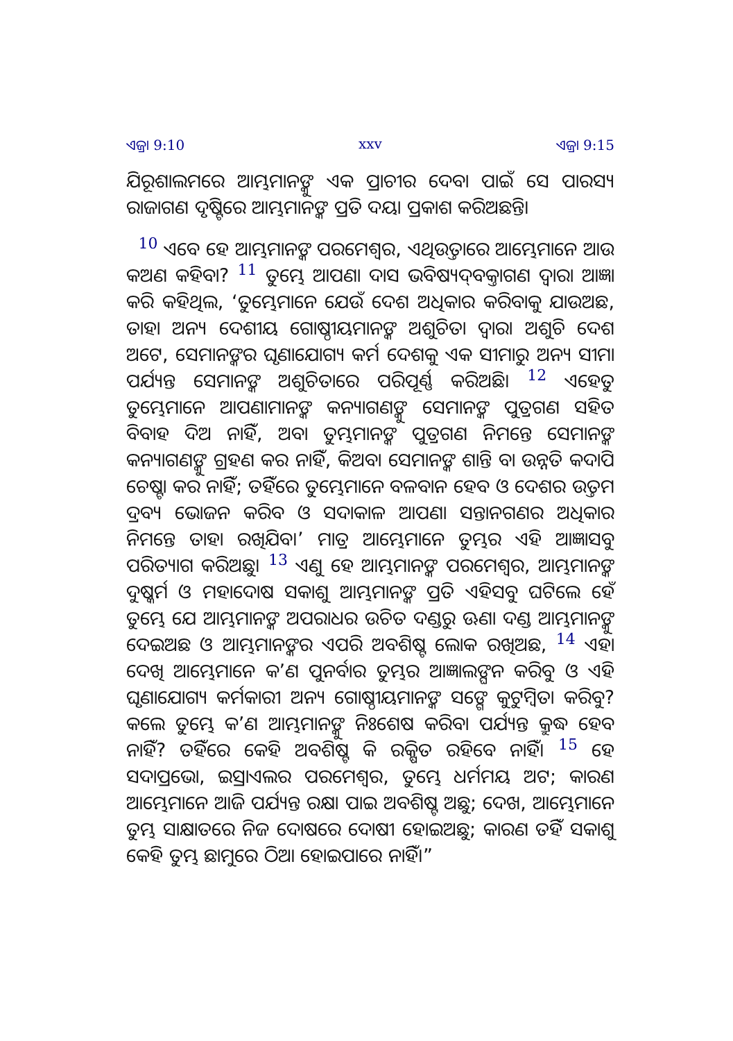ଏଜ୍ରା 9:10 xxv ଏଜ୍ରା 9:15
ଯିରୂଶାଲମରେ ଆମ୍ଭମାନଙ୍କୁ ଏକ ପ୍ରାଚୀର ଦେବା ପାଇଁ ସେ ପାରସ୍ୟ ରାଜାଗଣ ଦୃଷ୍ଟିରେ ଆମ୍ଭମାନଙ୍କ ପ୍ରତି ଦୟା ପ୍ରକାଶ କରିଅଛନ୍ତି।
10 ଏବେ ହେ ଆମ୍ଭମାନଙ୍କ ପରମେଶ୍ୱର, ଏଥିଉତ୍ତାରେ ଆମ୍ଭେମାନେ ଆଉ କଅଣ କହିବା? 11 ତୁମ୍ଭେ ଆପଣା ଦାସ ଭବିଷ୍ୟଦ୍‍ବକ୍ତାଗଣ ଦ୍ୱାରା ଆଜ୍ଞା କରି କହିଥିଲ, ‘ତୁମ୍ଭେମାନେ ଯେଉଁ ଦେଶ ଅଧିକାର କରିବାକୁ ଯାଉଅଛ, ତାହା ଅନ୍ୟ ଦେଶୀୟ ଗୋଷ୍ଠୀୟମାନଙ୍କ ଅଶୁଚିତା ଦ୍ୱାରା ଅଶୁଚି ଦେଶ ଅଟେ, ସେମାନଙ୍କର ଘୃଣାଯୋଗ୍ୟ କର୍ମ ଦେଶକୁ ଏକ ସୀମାରୁ ଅନ୍ୟ ସୀମା ପର୍ଯ୍ୟନ୍ତ ସେମାନଙ୍କ ଅଶୁଚିତାରେ ପରିପୂର୍ଣ୍ଣ କରିଅଛି। 12 ଏହେତୁ ତୁମ୍ଭେମାନେ ଆପଣାମାନଙ୍କ କନ୍ୟାଗଣଙ୍କୁ ସେମାନଙ୍କ ପୁତ୍ରଗଣ ସହିତ ବିବାହ ଦିଅ ନାହିଁ, ଅବା ତୁମ୍ଭମାନଙ୍କ ପୁତ୍ରଗଣ ନିମନ୍ତେ ସେମାନଙ୍କ କନ୍ୟାଗଣଙ୍କୁ ଗ୍ରହଣ କର ନାହିଁ, କିଅବା ସେମାନଙ୍କ ଶାନ୍ତି ବା ଉନ୍ନତି କଦାପି ଚେଷ୍ଟା କର ନାହିଁ; ତହିଁରେ ତୁମ୍ଭେମାନେ ବଳବାନ ହେବ ଓ ଦେଶର ଉତ୍ତମ ଦ୍ରବ୍ୟ ଭୋଜନ କରିବ ଓ ସଦାକାଳ ଆପଣା ସନ୍ତାନଗଣର ଅଧିକାର ନିମନ୍ତେ ତାହା ରଖିଯିବ।’ ମାତ୍ର ଆମ୍ଭେମାନେ ତୁମ୍ଭର ଏହି ଆଜ୍ଞାସବୁ ପରିତ୍ୟାଗ କରିଅଛୁ। 13 ଏଣୁ ହେ ଆମ୍ଭମାନଙ୍କ ପରମେଶ୍ୱର, ଆମ୍ଭମାନଙ୍କ ଦୁଷ୍କର୍ମ ଓ ମହାଦୋଷ ସକାଶୁ ଆମ୍ଭମାନଙ୍କ ପ୍ରତି ଏହିସବୁ ଘଟିଲେ ହେଁ ତୁମ୍ଭେ ଯେ ଆମ୍ଭମାନଙ୍କ ଅପରାଧର ଉଚିତ ଦଣ୍ଡରୁ ଊଣା ଦଣ୍ଡ ଆମ୍ଭମାନଙ୍କୁ ଦେଇଅଛ ଓ ଆମ୍ଭମାନଙ୍କର ଏପରି ଅବଶିଷ୍ଟ ଲୋକ ରଖିଅଛ, 14 ଏହା ଦେଖି ଆମ୍ଭେମାନେ କ’ଣ ପୁନର୍ବାର ତୁମ୍ଭର ଆଜ୍ଞାଲଙ୍ଘନ କରିବୁ ଓ ଏହି ଘୃଣାଯୋଗ୍ୟ କର୍ମକାରୀ ଅନ୍ୟ ଗୋଷ୍ଠୀୟମାନଙ୍କ ସଙ୍ଗେ କୁଟୁମ୍ବିତା କରିବୁ? କଲେ ତୁମ୍ଭେ କ’ଣ ଆମ୍ଭମାନଙ୍କୁ ନିଃଶେଷ କରିବା ପର୍ଯ୍ୟନ୍ତ କ୍ରୁଦ୍ଧ ହେବ ନାହିଁ? ତହିଁରେ କେହି ଅବଶିଷ୍ଟ କି ରକ୍ଷିତ ରହିବେ ନାହିଁ। 15 ହେ ସଦାପ୍ରଭୋ, ଇସ୍ରାଏଲର ପରମେଶ୍ୱର, ତୁମ୍ଭେ ଧର୍ମମୟ ଅଟ; କାରଣ ଆମ୍ଭେମାନେ ଆଜି ପର୍ଯ୍ୟନ୍ତ ରକ୍ଷା ପାଇ ଅବଶିଷ୍ଟ ଅଛୁ; ଦେଖ, ଆମ୍ଭେମାନେ ତୁମ୍ଭ ସାକ୍ଷାତରେ ନିଜ ଦୋଷରେ ଦୋଷୀ ହୋଇଅଛୁ; କାରଣ ତହିଁ ସକାଶୁ କେହି ତୁମ୍ଭ ଛାମୁରେ ଠିଆ ହୋଇପାରେ ନାହିଁ।”